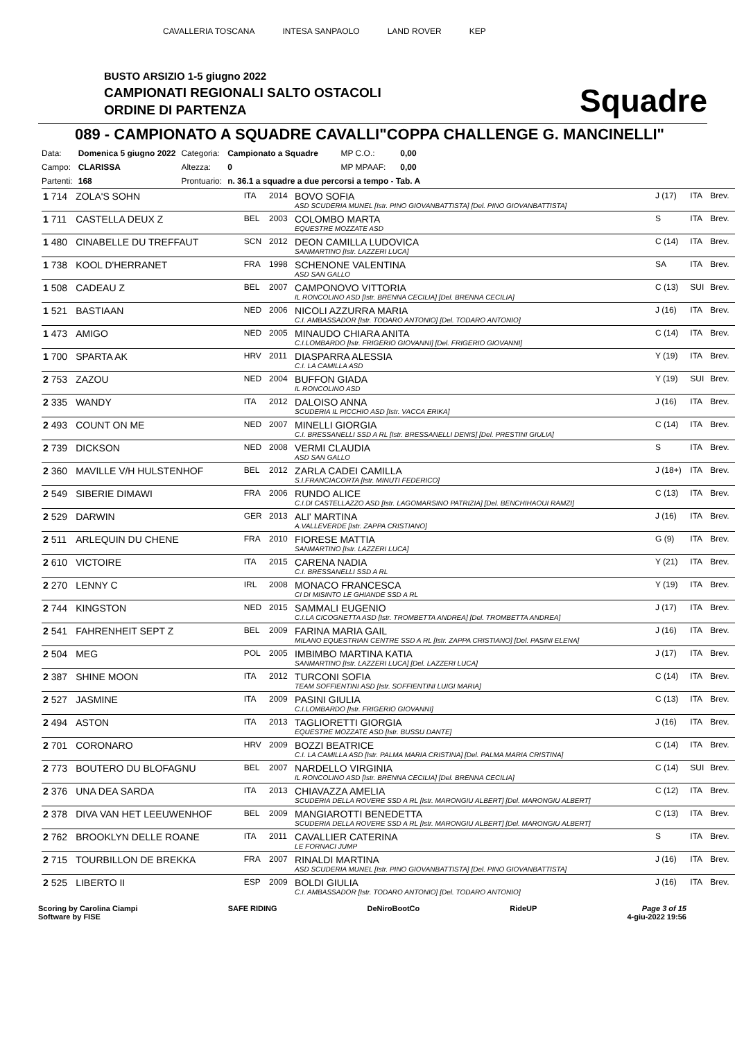CAVALLERIA TOSCANA INTESA SANPAOLO LAND ROVER KEP
BUSTO ARSIZIO 1-5 giugno 2022
CAMPIONATI REGIONALI SALTO OSTACOLI
ORDINE DI PARTENZA
Squadre
089 - CAMPIONATO A SQUADRE CAVALLI"COPPA CHALLENGE G. MANCINELLI"
| Data: | Domenica 5 giugno 2022 | Categoria: | Campionato a Squadre | MP C.O.: | 0,00 |
| Campo: | CLARISSA | Altezza: | 0 | MP MPAAF: | 0,00 |
| Partenti: | 168 | Prontuario: | n. 36.1 a squadre a due percorsi a tempo - Tab. A | | |
| 1 714 | ZOLA'S SOHN | ITA | 2014 | BOVO SOFIA ASD SCUDERIA MUNEL [Istr. PINO GIOVANBATTISTA] [Del. PINO GIOVANBATTISTA] | J (17) | ITA | Brev. |
| 1 711 | CASTELLA DEUX Z | BEL | 2003 | COLOMBO MARTA EQUESTRE MOZZATE ASD | S | ITA | Brev. |
| 1 480 | CINABELLE DU TREFFAUT | SCN | 2012 | DEON CAMILLA LUDOVICA SANMARTINO [Istr. LAZZERI LUCA] | C (14) | ITA | Brev. |
| 1 738 | KOOL D'HERRANET | FRA | 1998 | SCHENONE VALENTINA ASD SAN GALLO | SA | ITA | Brev. |
| 1 508 | CADEAU Z | BEL | 2007 | CAMPONOVO VITTORIA IL RONCOLINO ASD [Istr. BRENNA CECILIA] [Del. BRENNA CECILIA] | C (13) | SUI | Brev. |
| 1 521 | BASTIAAN | NED | 2006 | NICOLI AZZURRA MARIA C.I. AMBASSADOR [Istr. TODARO ANTONIO] [Del. TODARO ANTONIO] | J (16) | ITA | Brev. |
| 1 473 | AMIGO | NED | 2005 | MINAUDO CHIARA ANITA C.I.LOMBARDO [Istr. FRIGERIO GIOVANNI] [Del. FRIGERIO GIOVANNI] | C (14) | ITA | Brev. |
| 1 700 | SPARTA AK | HRV | 2011 | DIASPARRA ALESSIA C.I. LA CAMILLA ASD | Y (19) | ITA | Brev. |
| 2 753 | ZAZOU | NED | 2004 | BUFFON GIADA IL RONCOLINO ASD | Y (19) | SUI | Brev. |
| 2 335 | WANDY | ITA | 2012 | DALOISO ANNA SCUDERIA IL PICCHIO ASD [Istr. VACCA ERIKA] | J (16) | ITA | Brev. |
| 2 493 | COUNT ON ME | NED | 2007 | MINELLI GIORGIA C.I. BRESSANELLI SSD A RL [Istr. BRESSANELLI DENIS] [Del. PRESTINI GIULIA] | C (14) | ITA | Brev. |
| 2 739 | DICKSON | NED | 2008 | VERMI CLAUDIA ASD SAN GALLO | S | ITA | Brev. |
| 2 360 | MAVILLE V/H HULSTENHOF | BEL | 2012 | ZARLA CADEI CAMILLA S.I.FRANCIACORTA [Istr. MINUTI FEDERICO] | J (18+) | ITA | Brev. |
| 2 549 | SIBERIE DIMAWI | FRA | 2006 | RUNDO ALICE C.I.DI CASTELLAZZO ASD [Istr. LAGOMARSINO PATRIZIA] [Del. BENCHIHAOUI RAMZI] | C (13) | ITA | Brev. |
| 2 529 | DARWIN | GER | 2013 | ALI' MARTINA A.VALLEVERDE [Istr. ZAPPA CRISTIANO] | J (16) | ITA | Brev. |
| 2 511 | ARLEQUIN DU CHENE | FRA | 2010 | FIORESE MATTIA SANMARTINO [Istr. LAZZERI LUCA] | G (9) | ITA | Brev. |
| 2 610 | VICTOIRE | ITA | 2015 | CARENA NADIA C.I. BRESSANELLI SSD A RL | Y (21) | ITA | Brev. |
| 2 270 | LENNY C | IRL | 2008 | MONACO FRANCESCA CI DI MISINTO LE GHIANDE SSD A RL | Y (19) | ITA | Brev. |
| 2 744 | KINGSTON | NED | 2015 | SAMMALI EUGENIO C.I.LA CICOGNETTA ASD [Istr. TROMBETTA ANDREA] [Del. TROMBETTA ANDREA] | J (17) | ITA | Brev. |
| 2 541 | FAHRENHEIT SEPT Z | BEL | 2009 | FARINA MARIA GAIL MILANO EQUESTRIAN CENTRE SSD A RL [Istr. ZAPPA CRISTIANO] [Del. PASINI ELENA] | J (16) | ITA | Brev. |
| 2 504 | MEG | POL | 2005 | IMBIMBO MARTINA KATIA SANMARTINO [Istr. LAZZERI LUCA] [Del. LAZZERI LUCA] | J (17) | ITA | Brev. |
| 2 387 | SHINE MOON | ITA | 2012 | TURCONI SOFIA TEAM SOFFIENTINI ASD [Istr. SOFFIENTINI LUIGI MARIA] | C (14) | ITA | Brev. |
| 2 527 | JASMINE | ITA | 2009 | PASINI GIULIA C.I.LOMBARDO [Istr. FRIGERIO GIOVANNI] | C (13) | ITA | Brev. |
| 2 494 | ASTON | ITA | 2013 | TAGLIORETTI GIORGIA EQUESTRE MOZZATE ASD [Istr. BUSSU DANTE] | J (16) | ITA | Brev. |
| 2 701 | CORONARO | HRV | 2009 | BOZZI BEATRICE C.I. LA CAMILLA ASD [Istr. PALMA MARIA CRISTINA] [Del. PALMA MARIA CRISTINA] | C (14) | ITA | Brev. |
| 2 773 | BOUTERO DU BLOFAGNU | BEL | 2007 | NARDELLO VIRGINIA IL RONCOLINO ASD [Istr. BRENNA CECILIA] [Del. BRENNA CECILIA] | C (14) | SUI | Brev. |
| 2 376 | UNA DEA SARDA | ITA | 2013 | CHIAVAZZA AMELIA SCUDERIA DELLA ROVERE SSD A RL [Istr. MARONGIU ALBERT] [Del. MARONGIU ALBERT] | C (12) | ITA | Brev. |
| 2 378 | DIVA VAN HET LEEUWENHOF | BEL | 2009 | MANGIAROTTI BENEDETTA SCUDERIA DELLA ROVERE SSD A RL [Istr. MARONGIU ALBERT] [Del. MARONGIU ALBERT] | C (13) | ITA | Brev. |
| 2 762 | BROOKLYN DELLE ROANE | ITA | 2011 | CAVALLIER CATERINA LE FORNACI JUMP | S | ITA | Brev. |
| 2 715 | TOURBILLON DE BREKKA | FRA | 2007 | RINALDI MARTINA ASD SCUDERIA MUNEL [Istr. PINO GIOVANBATTISTA] [Del. PINO GIOVANBATTISTA] | J (16) | ITA | Brev. |
| 2 525 | LIBERTO II | ESP | 2009 | BOLDI GIULIA C.I. AMBASSADOR [Istr. TODARO ANTONIO] [Del. TODARO ANTONIO] | J (16) | ITA | Brev. |
Scoring by Carolina Ciampi
Software by FISE
SAFE RIDING DeNiroBootCo RideUP Page 3 of 15
4-giu-2022 19:56